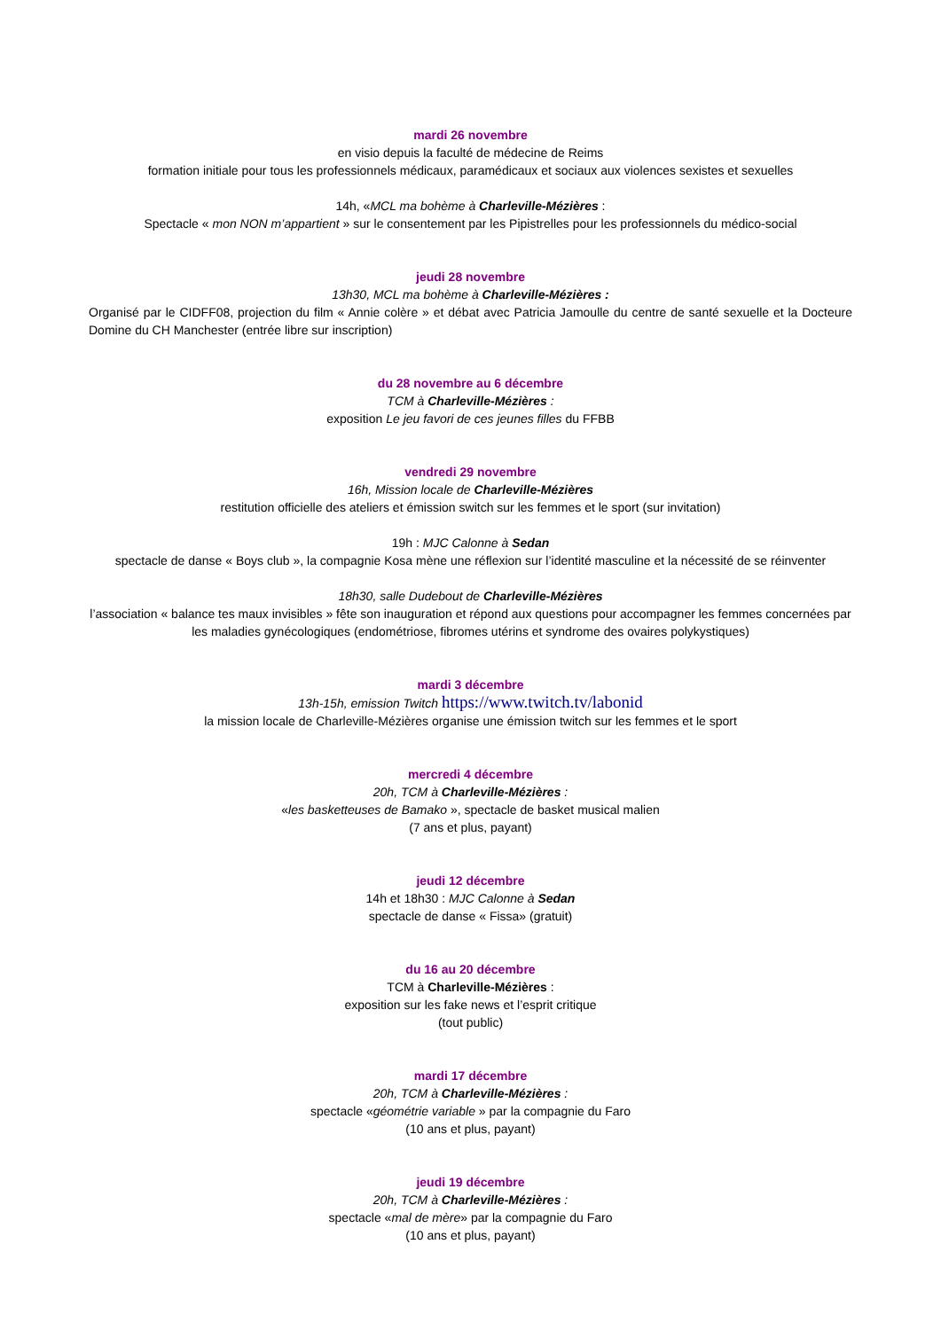mardi 26 novembre
en visio depuis la faculté de médecine de Reims
formation initiale pour tous les professionnels médicaux, paramédicaux et sociaux aux violences sexistes et sexuelles
14h, «MCL ma bohème à Charleville-Mézières :
Spectacle « mon NON m’appartient » sur le consentement par les Pipistrelles pour les professionnels du médico-social
jeudi 28 novembre
13h30, MCL ma bohème à Charleville-Mézières :
Organisé par le CIDFF08, projection du film « Annie colère » et débat avec Patricia Jamoulle du centre de santé sexuelle et la Docteure Domine du CH Manchester (entrée libre sur inscription)
du 28 novembre au 6 décembre
TCM à Charleville-Mézières :
exposition Le jeu favori de ces jeunes filles du FFBB
vendredi 29 novembre
16h, Mission locale de Charleville-Mézières
restitution officielle des ateliers et émission switch sur les femmes et le sport (sur invitation)
19h : MJC Calonne à Sedan
spectacle de danse « Boys club », la compagnie Kosa mène une réflexion sur l’identité masculine et la nécessité de se réinventer
18h30, salle Dudebout de Charleville-Mézières
l’association « balance tes maux invisibles » fête son inauguration et répond aux questions pour accompagner les femmes concernées par les maladies gynécologiques (endométriose, fibromes utérins et syndrome des ovaires polykystiques)
mardi 3 décembre
13h-15h, emission Twitch https://www.twitch.tv/labonid
la mission locale de Charleville-Mézières organise une émission twitch sur les femmes et le sport
mercredi 4 décembre
20h, TCM à Charleville-Mézières :
«les basketteuses de Bamako », spectacle de basket musical malien
(7 ans et plus, payant)
jeudi 12 décembre
14h et 18h30 : MJC Calonne à Sedan
spectacle de danse « Fissa» (gratuit)
du 16 au 20 décembre
TCM à Charleville-Mézières :
exposition sur les fake news et l’esprit critique
(tout public)
mardi 17 décembre
20h, TCM à Charleville-Mézières :
spectacle «géométrie variable » par la compagnie du Faro
(10 ans et plus, payant)
jeudi 19 décembre
20h, TCM à Charleville-Mézières :
spectacle «mal de mère» par la compagnie du Faro
(10 ans et plus, payant)